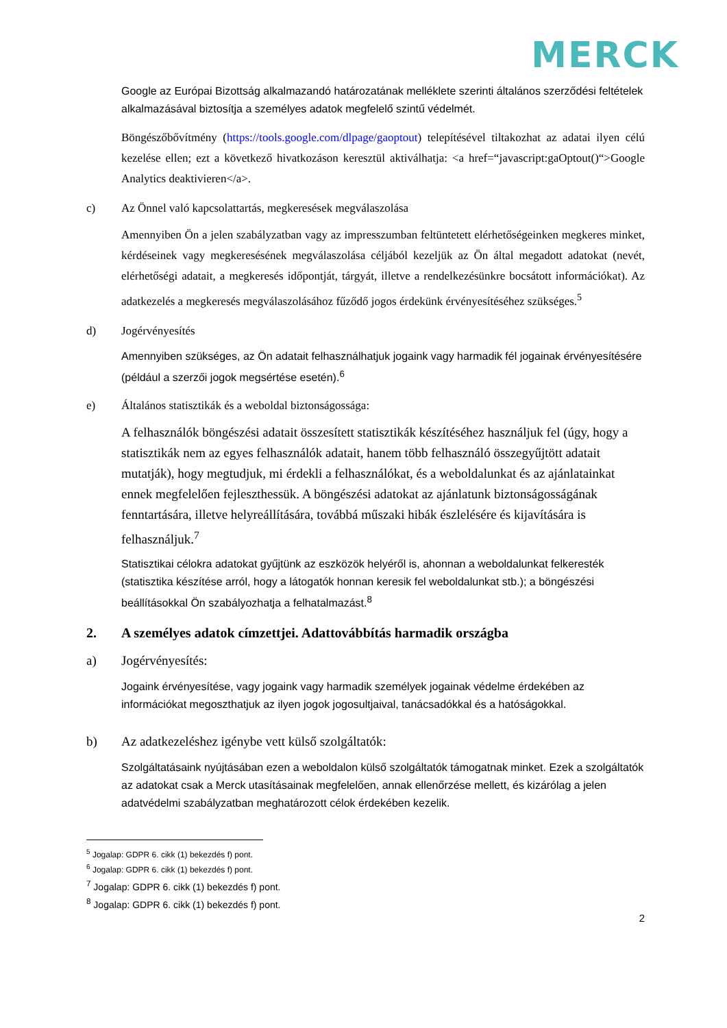MERCK
Google az Európai Bizottság alkalmazandó határozatának melléklete szerinti általános szerződési feltételek alkalmazásával biztosítja a személyes adatok megfelelő szintű védelmét.
Böngészőbővítmény (https://tools.google.com/dlpage/gaoptout) telepítésével tiltakozhat az adatai ilyen célú kezelése ellen; ezt a következő hivatkozáson keresztül aktiválhatja: <a href=“javascript:gaOptout()“>Google Analytics deaktivieren</a>.
c) Az Önnel való kapcsolattartás, megkeresések megválaszolása
Amennyiben Ön a jelen szabályzatban vagy az impresszumban feltüntetett elérhetőségeinken megkeres minket, kérdéseinek vagy megkeresésének megválaszolása céljából kezeljük az Ön által megadott adatokat (nevét, elérhetőségi adatait, a megkeresés időpontját, tárgyát, illetve a rendelkezésünkre bocsátott információkat). Az adatkezelés a megkeresés megválaszolásához fűződő jogos érdekünk érvényesítéséhez szükséges.<sup>5</sup>
d) Jogérvényesítés
Amennyiben szükséges, az Ön adatait felhasználhatjuk jogaink vagy harmadik fél jogainak érvényesítésére (például a szerzői jogok megsértése esetén).<sup>6</sup>
e) Általános statisztikák és a weboldal biztonságossága:
A felhasználók böngészési adatait összesített statisztikák készítéséhez használjuk fel (úgy, hogy a statisztikák nem az egyes felhasználók adatait, hanem több felhasználó összegyűjtött adatait mutatják), hogy megtudjuk, mi érdekli a felhasználókat, és a weboldalunkat és az ajánlatainkat ennek megfelelően fejleszthessük. A böngészési adatokat az ajánlatunk biztonságosságának fenntartására, illetve helyreállítására, továbbá műszaki hibák észlelésére és kijavítására is felhasználjuk.<sup>7</sup>
Statisztikai célokra adatokat gyűjtünk az eszközök helyéről is, ahonnan a weboldalunkat felkeresték (statisztika készítése arról, hogy a látogatók honnan keresik fel weboldalunkat stb.); a böngészési beállításokkal Ön szabályozhatja a felhatalmazást.<sup>8</sup>
2. A személyes adatok címzettjei. Adattovábbítás harmadik országba
a) Jogérvényesítés:
Jogaink érvényesítése, vagy jogaink vagy harmadik személyek jogainak védelme érdekében az információkat megoszthatjuk az ilyen jogok jogosultjaival, tanácsadókkal és a hatóságokkal.
b) Az adatkezeléshez igénybe vett külső szolgáltatók:
Szolgáltatásaink nyújtásában ezen a weboldalon külső szolgáltatók támogatnak minket. Ezek a szolgáltatók az adatokat csak a Merck utasításainak megfelelően, annak ellenőrzése mellett, és kizárólag a jelen adatvédelmi szabályzatban meghatározott célok érdekében kezelik.
<sup>5</sup> Jogalap: GDPR 6. cikk (1) bekezdés f) pont.
<sup>6</sup> Jogalap: GDPR 6. cikk (1) bekezdés f) pont.
<sup>7</sup> Jogalap: GDPR 6. cikk (1) bekezdés f) pont.
<sup>8</sup> Jogalap: GDPR 6. cikk (1) bekezdés f) pont.
2